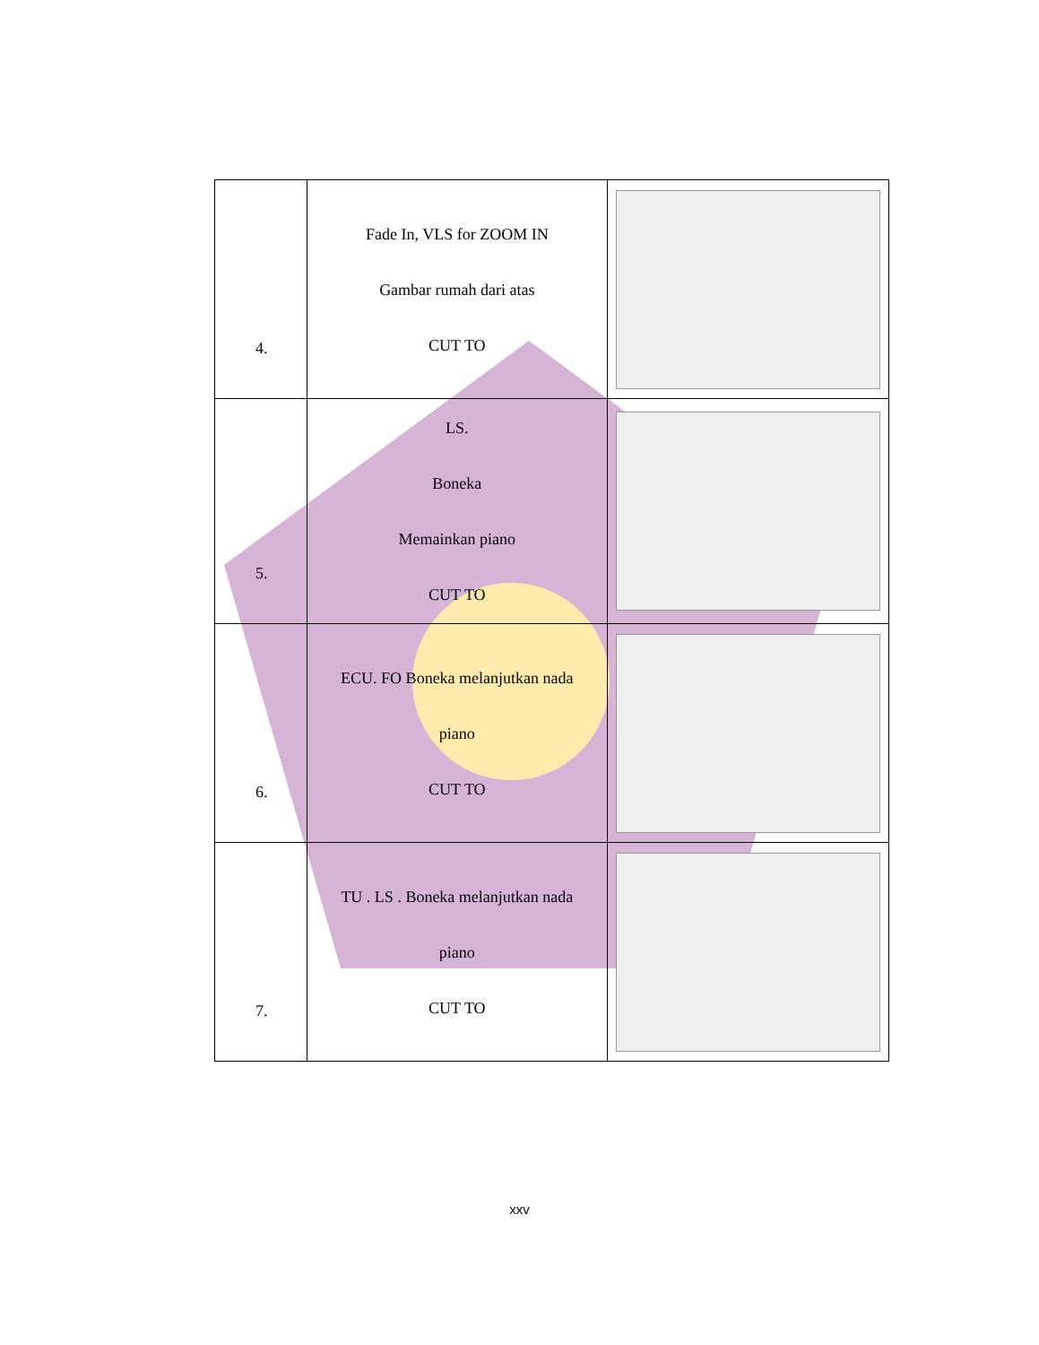| 4. | Fade In, VLS for ZOOM IN Gambar rumah dari atas CUT TO | |
| 5. | LS. Boneka Memainkan piano CUT TO | |
| 6. | ECU. FO Boneka melanjutkan nada piano CUT TO | |
| 7. | TU . LS . Boneka melanjutkan nada piano CUT TO | |
xxv